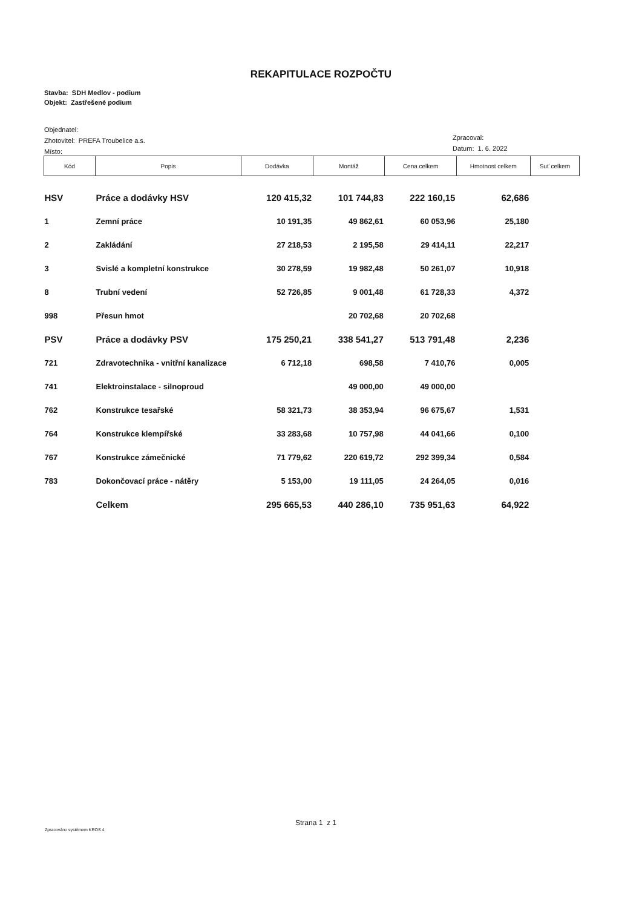REKAPITULACE ROZPOČTU
Stavba: SDH Medlov - podium
Objekt: Zastřešené podium
Objednatel:
Zhotovitel: PREFA Troubelice a.s.
Místo:
Zpracoval:
Datum: 1. 6. 2022
| Kód | Popis | Dodávka | Montáž | Cena celkem | Hmotnost celkem | Suť celkem |
| --- | --- | --- | --- | --- | --- | --- |
| HSV | Práce a dodávky HSV | 120 415,32 | 101 744,83 | 222 160,15 | 62,686 | |
| 1 | Zemní práce | 10 191,35 | 49 862,61 | 60 053,96 | 25,180 | |
| 2 | Zakládání | 27 218,53 | 2 195,58 | 29 414,11 | 22,217 | |
| 3 | Svislé a kompletní konstrukce | 30 278,59 | 19 982,48 | 50 261,07 | 10,918 | |
| 8 | Trubní vedení | 52 726,85 | 9 001,48 | 61 728,33 | 4,372 | |
| 998 | Přesun hmot | | 20 702,68 | 20 702,68 | | |
| PSV | Práce a dodávky PSV | 175 250,21 | 338 541,27 | 513 791,48 | 2,236 | |
| 721 | Zdravotechnika - vnitřní kanalizace | 6 712,18 | 698,58 | 7 410,76 | 0,005 | |
| 741 | Elektroinstalace - silnoproud | | 49 000,00 | 49 000,00 | | |
| 762 | Konstrukce tesařské | 58 321,73 | 38 353,94 | 96 675,67 | 1,531 | |
| 764 | Konstrukce klempířské | 33 283,68 | 10 757,98 | 44 041,66 | 0,100 | |
| 767 | Konstrukce zámečnické | 71 779,62 | 220 619,72 | 292 399,34 | 0,584 | |
| 783 | Dokončovací práce - nátěry | 5 153,00 | 19 111,05 | 24 264,05 | 0,016 | |
| | Celkem | 295 665,53 | 440 286,10 | 735 951,63 | 64,922 | |
Strana 1 z 1
Zpracováno systémem KROS 4